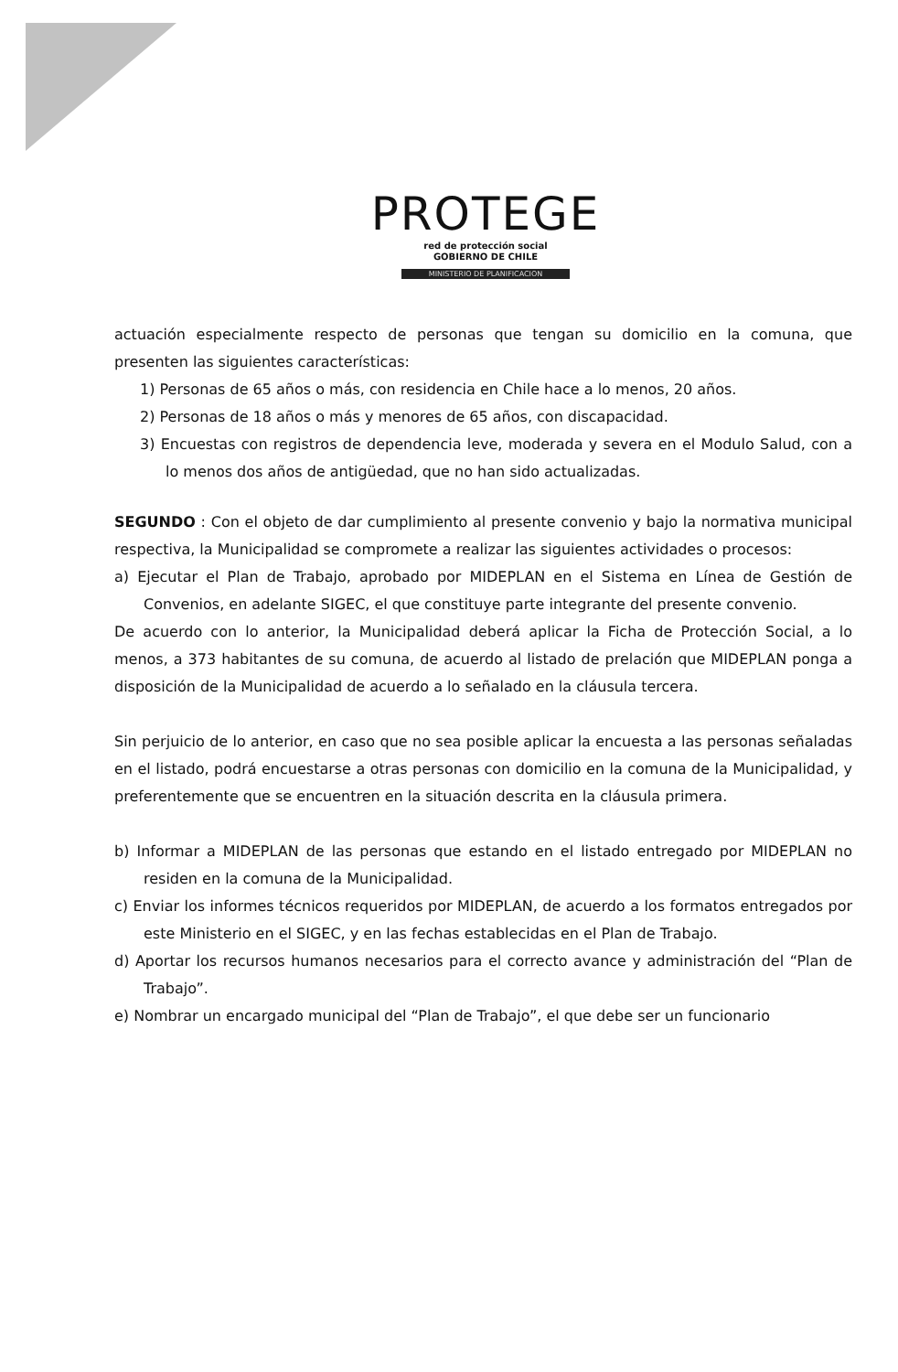PROTEGE
red de protección social
GOBIERNO DE CHILE
MINISTERIO DE PLANIFICACION
actuación especialmente respecto de personas que tengan su domicilio en la comuna, que presenten las siguientes características:
1) Personas de 65 años o más, con residencia en Chile hace a lo menos, 20 años.
2) Personas de 18 años o más y menores de 65 años, con discapacidad.
3) Encuestas con registros de dependencia leve, moderada y severa en el Modulo Salud, con a lo menos dos años de antigüedad, que no han sido actualizadas.
SEGUNDO : Con el objeto de dar cumplimiento al presente convenio y bajo la normativa municipal respectiva, la Municipalidad se compromete a realizar las siguientes actividades o procesos:
a) Ejecutar el Plan de Trabajo, aprobado por MIDEPLAN en el Sistema en Línea de Gestión de Convenios, en adelante SIGEC, el que constituye parte integrante del presente convenio.
De acuerdo con lo anterior, la Municipalidad deberá aplicar la Ficha de Protección Social, a lo menos, a 373 habitantes de su comuna, de acuerdo al listado de prelación que MIDEPLAN ponga a disposición de la Municipalidad de acuerdo a lo señalado en la cláusula tercera.
Sin perjuicio de lo anterior, en caso que no sea posible aplicar la encuesta a las personas señaladas en el listado, podrá encuestarse a otras personas con domicilio en la comuna de la Municipalidad, y preferentemente que se encuentren en la situación descrita en la cláusula primera.
b) Informar a MIDEPLAN de las personas que estando en el listado entregado por MIDEPLAN no residen en la comuna de la Municipalidad.
c) Enviar los informes técnicos requeridos por MIDEPLAN, de acuerdo a los formatos entregados por este Ministerio en el SIGEC, y en las fechas establecidas en el Plan de Trabajo.
d) Aportar los recursos humanos necesarios para el correcto avance y administración del “Plan de Trabajo”.
e) Nombrar un encargado municipal del “Plan de Trabajo”, el que debe ser un funcionario